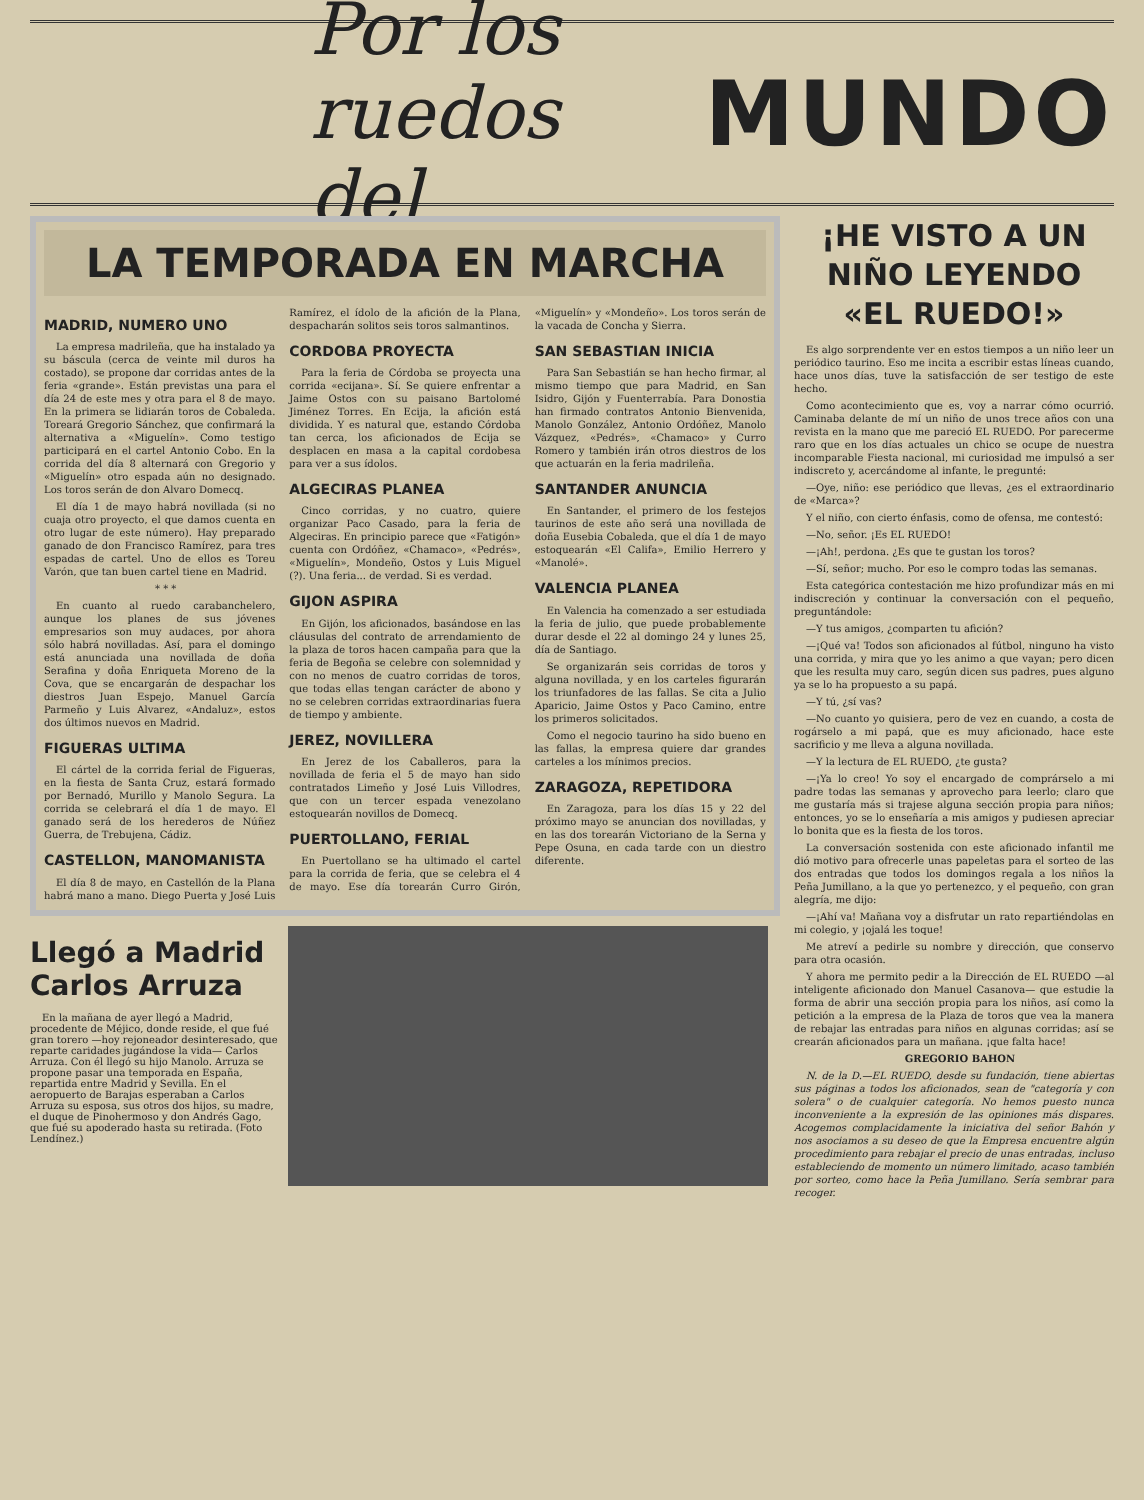Por los ruedos del MUNDO
LA TEMPORADA EN MARCHA
MADRID, NUMERO UNO
La empresa madrileña, que ha instalado ya su báscula (cerca de veinte mil duros ha costado), se propone dar corridas antes de la feria «grande». Están previstas una para el día 24 de este mes y otra para el 8 de mayo. En la primera se lidiarán toros de Cobaleda. Toreará Gregorio Sánchez, que confirmará la alternativa a «Miguelín». Como testigo participará en el cartel Antonio Cobo. En la corrida del día 8 alternará con Gregorio y «Miguelín» otro espada aún no designado. Los toros serán de don Alvaro Domecq.
El día 1 de mayo habrá novillada (si no cuaja otro proyecto, el que damos cuenta en otro lugar de este número). Hay preparado ganado de don Francisco Ramírez, para tres espadas de cartel. Uno de ellos es Toreu Varón, que tan buen cartel tiene en Madrid.
* * *
En cuanto al ruedo carabanchelero, aunque los planes de sus jóvenes empresarios son muy audaces, por ahora sólo habrá novilladas. Así, para el domingo está anunciada una novillada de doña Serafina y doña Enriqueta Moreno de la Cova, que se encargarán de despachar los diestros Juan Espejo, Manuel García Parmeño y Luis Alvarez, «Andaluz», estos dos últimos nuevos en Madrid.
FIGUERAS ULTIMA
El cártel de la corrida ferial de Figueras, en la fiesta de Santa Cruz, estará formado por Bernadó, Murillo y Manolo Segura. La corrida se celebrará el día 1 de mayo. El ganado será de los herederos de Núñez Guerra, de Trebujena, Cádiz.
CASTELLON, MANOMANISTA
El día 8 de mayo, en Castellón de la Plana habrá mano a mano. Diego Puerta y José Luis Ramírez, el ídolo de la afición de la Plana, despacharán solitos seis toros salmantinos.
CORDOBA PROYECTA
Para la feria de Córdoba se proyecta una corrida «ecijana». Sí. Se quiere enfrentar a Jaime Ostos con su paisano Bartolomé Jiménez Torres. En Ecija, la afición está dividida. Y es natural que, estando Córdoba tan cerca, los aficionados de Ecija se desplacen en masa a la capital cordobesa para ver a sus ídolos.
ALGECIRAS PLANEA
Cinco corridas, y no cuatro, quiere organizar Paco Casado, para la feria de Algeciras. En principio parece que «Fatigón» cuenta con Ordóñez, «Chamaco», «Pedrés», «Miguelín», Mondeño, Ostos y Luis Miguel (?). Una feria... de verdad. Si es verdad.
GIJON ASPIRA
En Gijón, los aficionados, basándose en las cláusulas del contrato de arrendamiento de la plaza de toros hacen campaña para que la feria de Begoña se celebre con solemnidad y con no menos de cuatro corridas de toros, que todas ellas tengan carácter de abono y no se celebren corridas extraordinarias fuera de tiempo y ambiente.
JEREZ, NOVILLERA
En Jerez de los Caballeros, para la novillada de feria el 5 de mayo han sido contratados Limeño y José Luis Villodres, que con un tercer espada venezolano estoquearán novillos de Domecq.
PUERTOLLANO, FERIAL
En Puertollano se ha ultimado el cartel para la corrida de feria, que se celebra el 4 de mayo. Ese día torearán Curro Girón, «Miguelín» y «Mondeño». Los toros serán de la vacada de Concha y Sierra.
SAN SEBASTIAN INICIA
Para San Sebastián se han hecho firmar, al mismo tiempo que para Madrid, en San Isidro, Gijón y Fuenterrabía. Para Donostia han firmado contratos Antonio Bienvenida, Manolo González, Antonio Ordóñez, Manolo Vázquez, «Pedrés», «Chamaco» y Curro Romero y también irán otros diestros de los que actuarán en la feria madrileña.
SANTANDER ANUNCIA
En Santander, el primero de los festejos taurinos de este año será una novillada de doña Eusebia Cobaleda, que el día 1 de mayo estoquearán «El Califa», Emilio Herrero y «Manolé».
VALENCIA PLANEA
En Valencia ha comenzado a ser estudiada la feria de julio, que puede probablemente durar desde el 22 al domingo 24 y lunes 25, día de Santiago.
Se organizarán seis corridas de toros y alguna novillada, y en los carteles figurarán los triunfadores de las fallas. Se cita a Julio Aparicio, Jaime Ostos y Paco Camino, entre los primeros solicitados.
Como el negocio taurino ha sido bueno en las fallas, la empresa quiere dar grandes carteles a los mínimos precios.
ZARAGOZA, REPETIDORA
En Zaragoza, para los días 15 y 22 del próximo mayo se anuncian dos novilladas, y en las dos torearán Victoriano de la Serna y Pepe Osuna, en cada tarde con un diestro diferente.
Llegó a Madrid Carlos Arruza
En la mañana de ayer llegó a Madrid, procedente de Méjico, donde reside, el que fué gran torero —hoy rejoneador desinteresado, que reparte caridades jugándose la vida— Carlos Arruza. Con él llegó su hijo Manolo. Arruza se propone pasar una temporada en España, repartida entre Madrid y Sevilla. En el aeropuerto de Barajas esperaban a Carlos Arruza su esposa, sus otros dos hijos, su madre, el duque de Pinohermoso y don Andrés Gago, que fué su apoderado hasta su retirada. (Foto Lendínez.)
¡HE VISTO A UN NIÑO LEYENDO «EL RUEDO!»
Es algo sorprendente ver en estos tiempos a un niño leer un periódico taurino. Eso me incita a escribir estas líneas cuando, hace unos días, tuve la satisfacción de ser testigo de este hecho.
Como acontecimiento que es, voy a narrar cómo ocurrió. Caminaba delante de mí un niño de unos trece años con una revista en la mano que me pareció EL RUEDO. Por parecerme raro que en los días actuales un chico se ocupe de nuestra incomparable Fiesta nacional, mi curiosidad me impulsó a ser indiscreto y, acercándome al infante, le pregunté:
—Oye, niño: ese periódico que llevas, ¿es el extraordinario de «Marca»?
Y el niño, con cierto énfasis, como de ofensa, me contestó:
—No, señor. ¡Es EL RUEDO!
—¡Ah!, perdona. ¿Es que te gustan los toros?
—Sí, señor; mucho. Por eso le compro todas las semanas.
Esta categórica contestación me hizo profundizar más en mi indiscreción y continuar la conversación con el pequeño, preguntándole:
—Y tus amigos, ¿comparten tu afición?
—¡Qué va! Todos son aficionados al fútbol, ninguno ha visto una corrida, y mira que yo les animo a que vayan; pero dicen que les resulta muy caro, según dicen sus padres, pues alguno ya se lo ha propuesto a su papá.
—Y tú, ¿sí vas?
—No cuanto yo quisiera, pero de vez en cuando, a costa de rogárselo a mi papá, que es muy aficionado, hace este sacrificio y me lleva a alguna novillada.
—Y la lectura de EL RUEDO, ¿te gusta?
—¡Ya lo creo! Yo soy el encargado de comprárselo a mi padre todas las semanas y aprovecho para leerlo; claro que me gustaría más si trajese alguna sección propia para niños; entonces, yo se lo enseñaría a mis amigos y pudiesen apreciar lo bonita que es la fiesta de los toros.
La conversación sostenida con este aficionado infantil me dió motivo para ofrecerle unas papeletas para el sorteo de las dos entradas que todos los domingos regala a los niños la Peña Jumillano, a la que yo pertenezco, y el pequeño, con gran alegría, me dijo:
—¡Ahí va! Mañana voy a disfrutar un rato repartiéndolas en mi colegio, y ¡ojalá les toque!
Me atreví a pedirle su nombre y dirección, que conservo para otra ocasión.
Y ahora me permito pedir a la Dirección de EL RUEDO —al inteligente aficionado don Manuel Casanova— que estudie la forma de abrir una sección propia para los niños, así como la petición a la empresa de la Plaza de toros que vea la manera de rebajar las entradas para niños en algunas corridas; así se crearán aficionados para un mañana. ¡que falta hace!
GREGORIO BAHON
N. de la D.—EL RUEDO, desde su fundación, tiene abiertas sus páginas a todos los aficionados, sean de "categoría y con solera" o de cualquier categoría. No hemos puesto nunca inconveniente a la expresión de las opiniones más dispares. Acogemos complacidamente la iniciativa del señor Bahón y nos asociamos a su deseo de que la Empresa encuentre algún procedimiento para rebajar el precio de unas entradas, incluso estableciendo de momento un número limitado, acaso también por sorteo, como hace la Peña Jumillano. Sería sembrar para recoger.